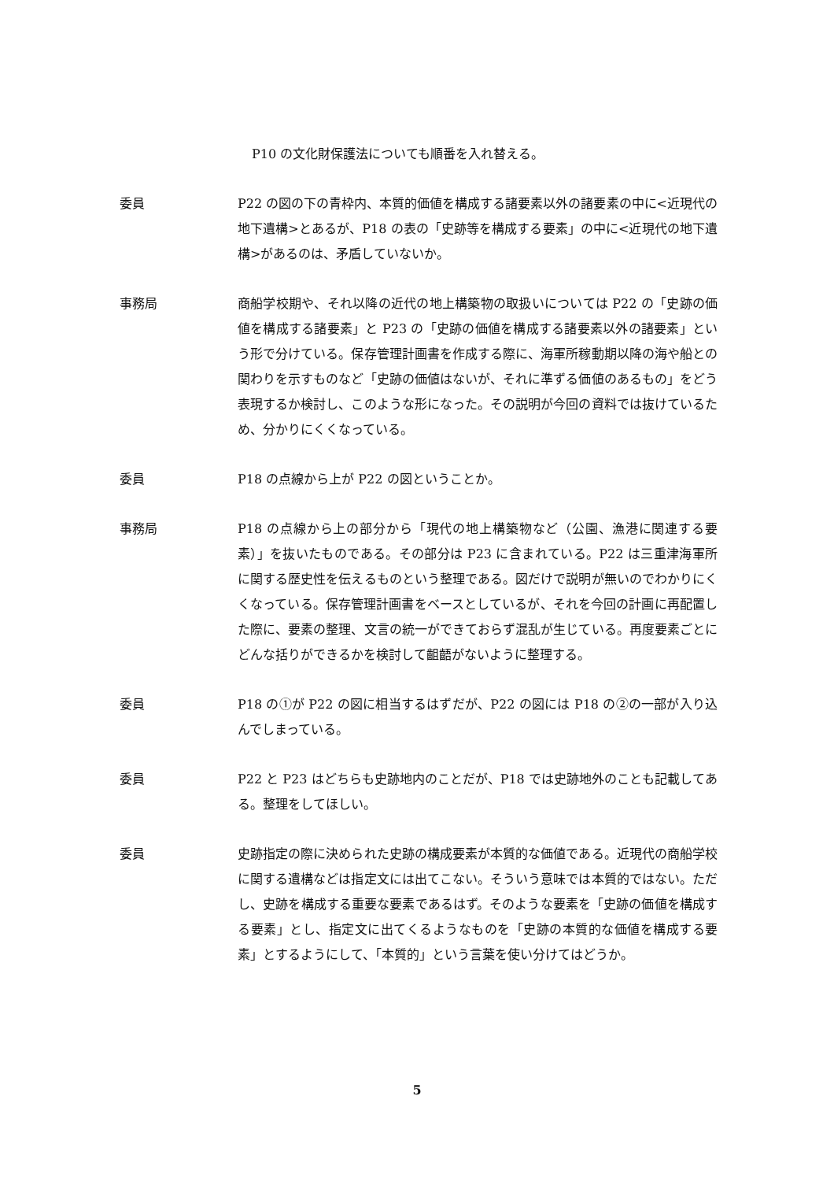P10 の文化財保護法についても順番を入れ替える。
委員 P22 の図の下の青枠内、本質的価値を構成する諸要素以外の諸要素の中に<近現代の地下遺構>とあるが、P18 の表の「史跡等を構成する要素」の中に<近現代の地下遺構>があるのは、矛盾していないか。
事務局 商船学校期や、それ以降の近代の地上構築物の取扱いについては P22 の「史跡の価値を構成する諸要素」と P23 の「史跡の価値を構成する諸要素以外の諸要素」という形で分けている。保存管理計画書を作成する際に、海軍所稼動期以降の海や船との関わりを示すものなど「史跡の価値はないが、それに準ずる価値のあるもの」をどう表現するか検討し、このような形になった。その説明が今回の資料では抜けているため、分かりにくくなっている。
委員 P18 の点線から上が P22 の図ということか。
事務局 P18 の点線から上の部分から「現代の地上構築物など（公園、漁港に関連する要素）」を抜いたものである。その部分は P23 に含まれている。P22 は三重津海軍所に関する歴史性を伝えるものという整理である。図だけで説明が無いのでわかりにくくなっている。保存管理計画書をベースとしているが、それを今回の計画に再配置した際に、要素の整理、文言の統一ができておらず混乱が生じている。再度要素ごとにどんな括りができるかを検討して齟齬がないように整理する。
委員 P18 の①が P22 の図に相当するはずだが、P22 の図には P18 の②の一部が入り込んでしまっている。
委員 P22 と P23 はどちらも史跡地内のことだが、P18 では史跡地外のことも記載してある。整理をしてほしい。
委員 史跡指定の際に決められた史跡の構成要素が本質的な価値である。近現代の商船学校に関する遺構などは指定文には出てこない。そういう意味では本質的ではない。ただし、史跡を構成する重要な要素であるはず。そのような要素を「史跡の価値を構成する要素」とし、指定文に出てくるようなものを「史跡の本質的な価値を構成する要素」とするようにして、「本質的」という言葉を使い分けてはどうか。
5